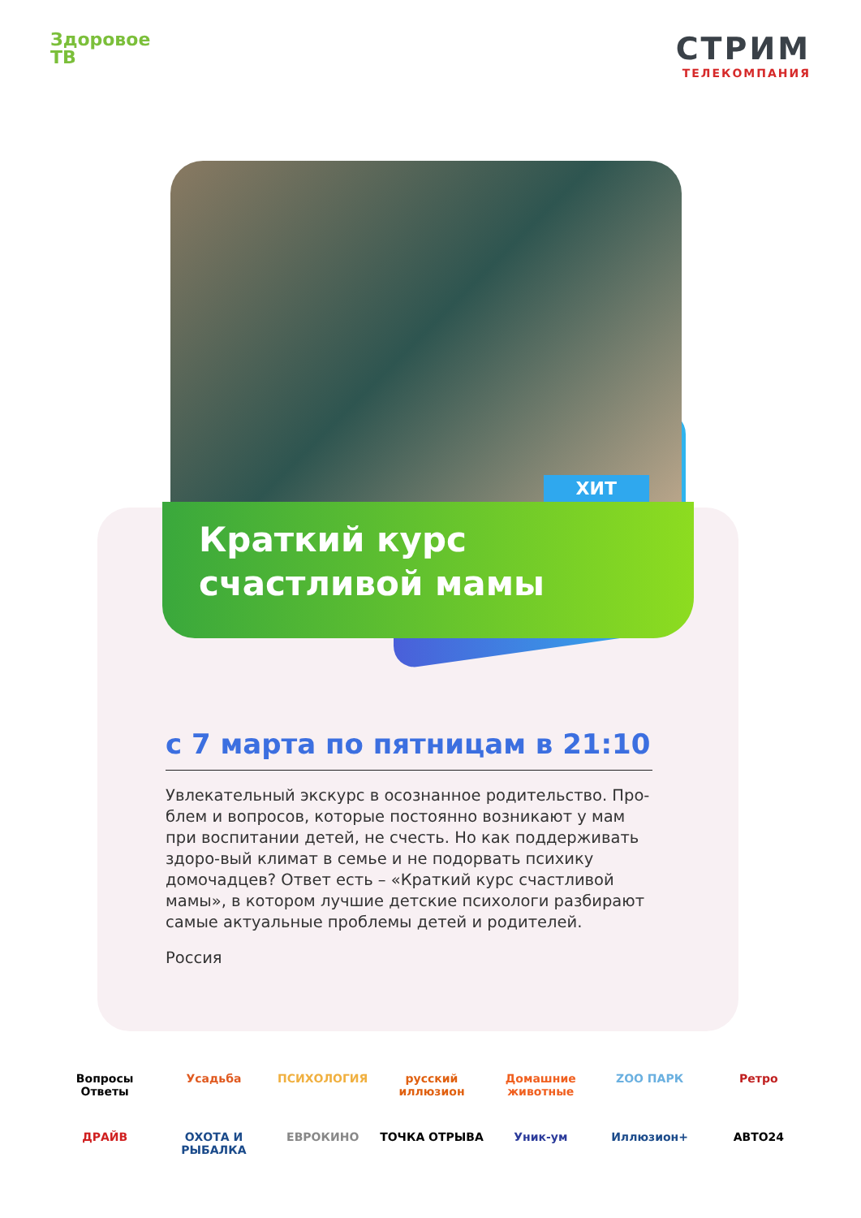Здоровое
ТВ
СТРИМ
ТЕЛЕКОМПАНИЯ
ХИТ
Краткий курс
счастливой мамы
с 7 марта по пятницам в 21:10
Увлекательный экскурс в осознанное родительство. Про-блем и вопросов, которые постоянно возникают у мам при воспитании детей, не счесть. Но как поддерживать здоро-вый климат в семье и не подорвать психику домочадцев? Ответ есть – «Краткий курс счастливой мамы», в котором лучшие детские психологи разбирают самые актуальные проблемы детей и родителей.
Россия
Вопросы Ответы
Усадьба
ПСИХОЛОГИЯ
русский иллюзион
Домашние животные
ZOO ПАРК
Ретро
ДРАЙВ
ОХОТА И РЫБАЛКА
ЕВРОКИНО
ТОЧКА ОТРЫВА
Уник-ум
Иллюзион+
АВТО24